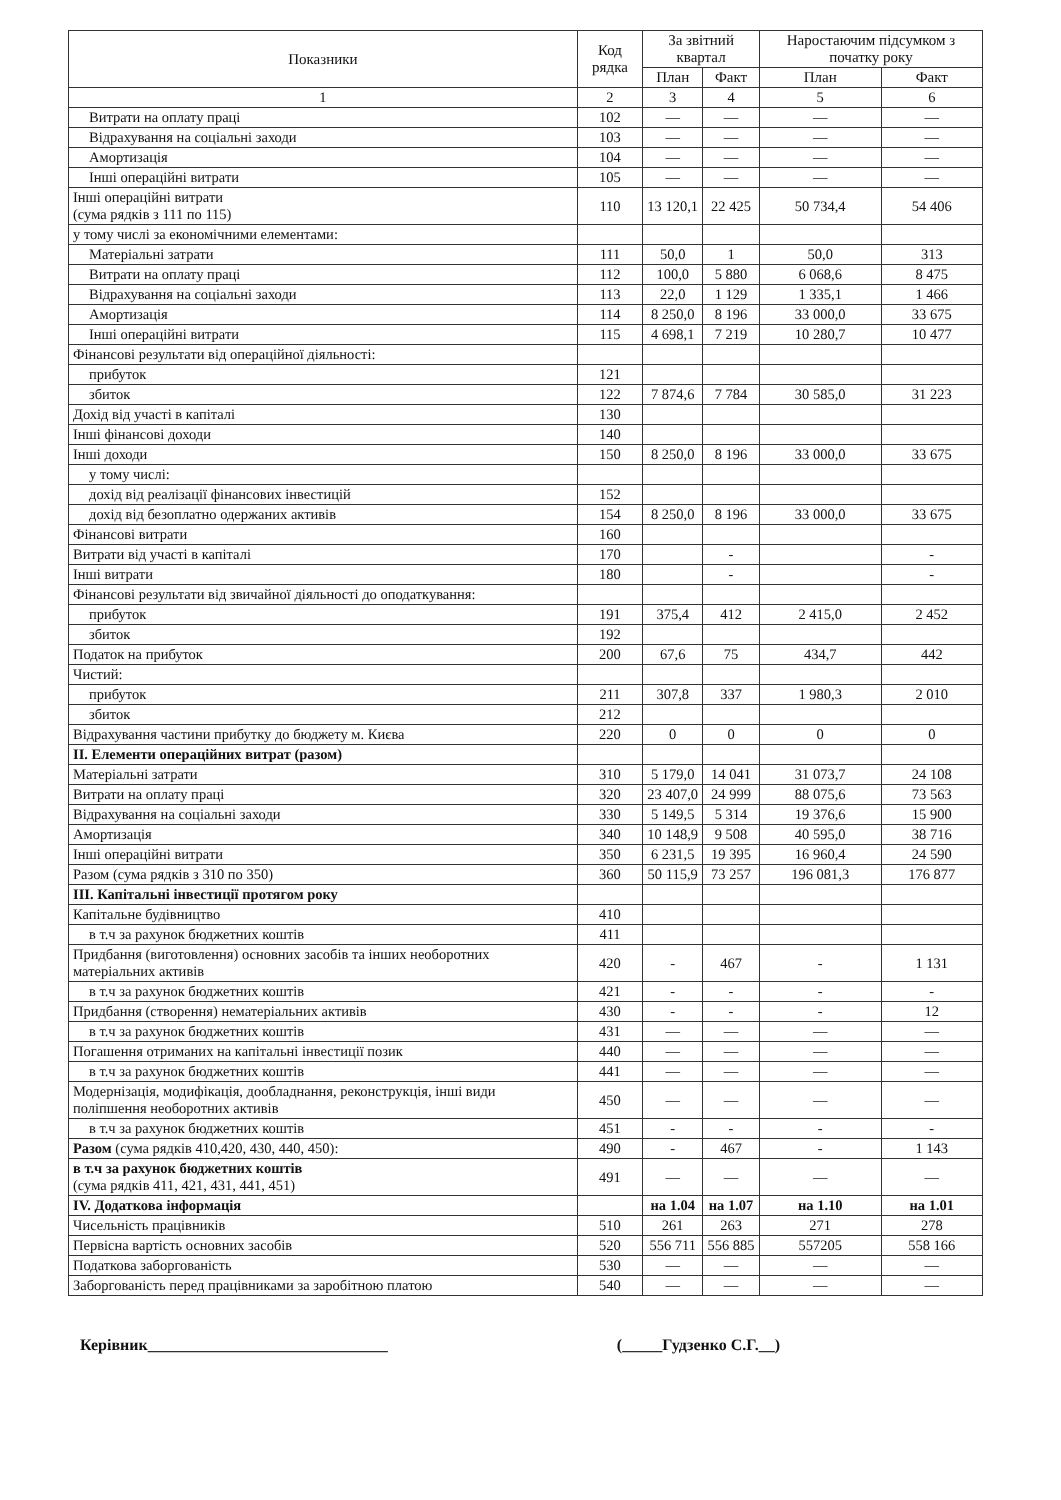| Показники | Код рядка | За звітний квартал | | Наростаючим підсумком з початку року | |
| --- | --- | --- | --- | --- | --- |
| | | План | Факт | План | Факт |
| 1 | 2 | 3 | 4 | 5 | 6 |
| Витрати на оплату праці | 102 | — | — | — | — |
| Відрахування на соціальні заходи | 103 | — | — | — | — |
| Амортизація | 104 | — | — | — | — |
| Інші операційні витрати | 105 | — | — | — | — |
| Інші операційні витрати (сума рядків з 111 по 115) | 110 | 13 120,1 | 22 425 | 50 734,4 | 54 406 |
| у тому числі за економічними елементами: | | | | | |
| Матеріальні затрати | 111 | 50,0 | 1 | 50,0 | 313 |
| Витрати на оплату праці | 112 | 100,0 | 5 880 | 6 068,6 | 8 475 |
| Відрахування на соціальні заходи | 113 | 22,0 | 1 129 | 1 335,1 | 1 466 |
| Амортизація | 114 | 8 250,0 | 8 196 | 33 000,0 | 33 675 |
| Інші операційні витрати | 115 | 4 698,1 | 7 219 | 10 280,7 | 10 477 |
| Фінансові результати від операційної діяльності: | | | | | |
| прибуток | 121 | | | | |
| збиток | 122 | 7 874,6 | 7 784 | 30 585,0 | 31 223 |
| Дохід від участі в капіталі | 130 | | | | |
| Інші фінансові доходи | 140 | | | | |
| Інші доходи | 150 | 8 250,0 | 8 196 | 33 000,0 | 33 675 |
| у тому числі: | | | | | |
| дохід від реалізації фінансових інвестицій | 152 | | | | |
| дохід від безоплатно одержаних активів | 154 | 8 250,0 | 8 196 | 33 000,0 | 33 675 |
| Фінансові витрати | 160 | | | | |
| Витрати від участі в капіталі | 170 | | - | | - |
| Інші витрати | 180 | | - | | - |
| Фінансові результати від звичайної діяльності до оподаткування: | | | | | |
| прибуток | 191 | 375,4 | 412 | 2 415,0 | 2 452 |
| збиток | 192 | | | | |
| Податок на прибуток | 200 | 67,6 | 75 | 434,7 | 442 |
| Чистий: | | | | | |
| прибуток | 211 | 307,8 | 337 | 1 980,3 | 2 010 |
| збиток | 212 | | | | |
| Відрахування частини прибутку до бюджету м. Києва | 220 | 0 | 0 | 0 | 0 |
| ІІ. Елементи операційних витрат (разом) | | | | | |
| Матеріальні затрати | 310 | 5 179,0 | 14 041 | 31 073,7 | 24 108 |
| Витрати на оплату праці | 320 | 23 407,0 | 24 999 | 88 075,6 | 73 563 |
| Відрахування на соціальні заходи | 330 | 5 149,5 | 5 314 | 19 376,6 | 15 900 |
| Амортизація | 340 | 10 148,9 | 9 508 | 40 595,0 | 38 716 |
| Інші операційні витрати | 350 | 6 231,5 | 19 395 | 16 960,4 | 24 590 |
| Разом (сума рядків з 310 по 350) | 360 | 50 115,9 | 73 257 | 196 081,3 | 176 877 |
| ІІІ. Капітальні інвестиції протягом року | | | | | |
| Капітальне будівництво | 410 | | | | |
| в т.ч за рахунок бюджетних коштів | 411 | | | | |
| Придбання (виготовлення) основних засобів та інших необоротних матеріальних активів | 420 | - | 467 | - | 1 131 |
| в т.ч за рахунок бюджетних коштів | 421 | - | - | - | - |
| Придбання (створення) нематеріальних активів | 430 | - | - | - | 12 |
| в т.ч за рахунок бюджетних коштів | 431 | — | — | — | — |
| Погашення отриманих на капітальні інвестиції позик | 440 | — | — | — | — |
| в т.ч за рахунок бюджетних коштів | 441 | — | — | — | — |
| Модернізація, модифікація, дообладнання, реконструкція, інші види поліпшення необоротних активів | 450 | — | — | — | — |
| в т.ч за рахунок бюджетних коштів | 451 | - | - | - | - |
| Разом (сума рядків 410,420, 430, 440, 450): | 490 | - | 467 | - | 1 143 |
| в т.ч за рахунок бюджетних коштів (сума рядків 411, 421, 431, 441, 451) | 491 | — | — | — | — |
| IV. Додаткова інформація | | на 1.04 | на 1.07 | на 1.10 | на 1.01 |
| Чисельність працівників | 510 | 261 | 263 | 271 | 278 |
| Первісна вартість основних засобів | 520 | 556 711 | 556 885 | 557205 | 558 166 |
| Податкова заборгованість | 530 | — | — | — | — |
| Заборгованість перед працівниками за заробітною платою | 540 | — | — | — | — |
Керівник______________________________ (_____Гудзенко С.Г.__)